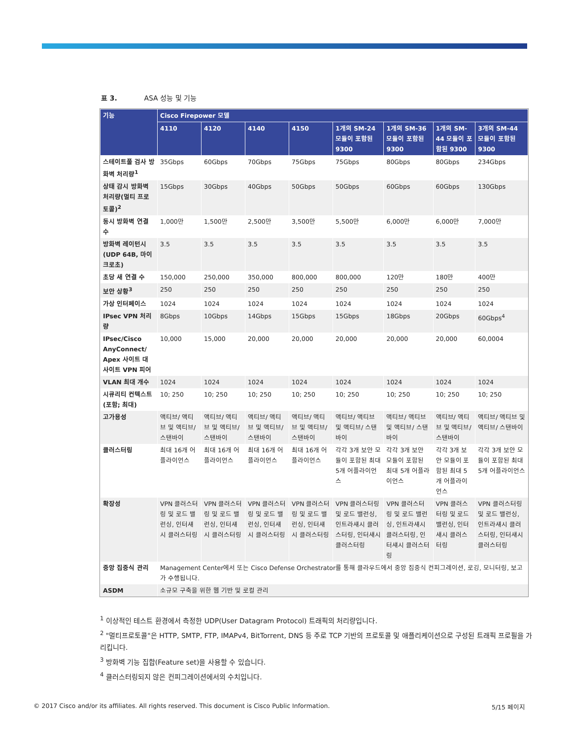표 3. ASA 성능 및 기능
| 기능 | Cisco Firepower 모델 | | | | | | | |
| --- | --- | --- | --- | --- | --- | --- | --- | --- |
| | 4110 | 4120 | 4140 | 4150 | 1개의 SM-24 모듈이 포함된 9300 | 1개의 SM-36 모듈이 포함된 9300 | 1개의 SM-44 모듈이 포함된 9300 | 3개의 SM-44 모듈이 포함된 9300 |
| 스테이트풀 검사 방화벽 처리량<sup>1</sup> | 35Gbps | 60Gbps | 70Gbps | 75Gbps | 75Gbps | 80Gbps | 80Gbps | 234Gbps |
| 상태 감시 방화벽 처리량(멀티 프로토콜)<sup>2</sup> | 15Gbps | 30Gbps | 40Gbps | 50Gbps | 50Gbps | 60Gbps | 60Gbps | 130Gbps |
| 동시 방화벽 연결 수 | 1,000만 | 1,500만 | 2,500만 | 3,500만 | 5,500만 | 6,000만 | 6,000만 | 7,000만 |
| 방화벽 레이턴시 (UDP 64B, 마이크로초) | 3.5 | 3.5 | 3.5 | 3.5 | 3.5 | 3.5 | 3.5 | 3.5 |
| 초당 새 연결 수 | 150,000 | 250,000 | 350,000 | 800,000 | 800,000 | 120만 | 180만 | 400만 |
| 보안 상황<sup>3</sup> | 250 | 250 | 250 | 250 | 250 | 250 | 250 | 250 |
| 가상 인터페이스 | 1024 | 1024 | 1024 | 1024 | 1024 | 1024 | 1024 | 1024 |
| IPsec VPN 처리량 | 8Gbps | 10Gbps | 14Gbps | 15Gbps | 15Gbps | 18Gbps | 20Gbps | 60Gbps<sup>4</sup> |
| IPsec/Cisco AnyConnect/ Apex 사이트 대 사이트 VPN 피어 | 10,000 | 15,000 | 20,000 | 20,000 | 20,000 | 20,000 | 20,000 | 60,0004 |
| VLAN 최대 개수 | 1024 | 1024 | 1024 | 1024 | 1024 | 1024 | 1024 | 1024 |
| 시큐리티 컨텍스트 (포함; 최대) | 10; 250 | 10; 250 | 10; 250 | 10; 250 | 10; 250 | 10; 250 | 10; 250 | 10; 250 |
| 고가용성 | 액티브/ 액티브 및 액티브/ 스탠바이 | 액티브/ 액티브 및 액티브/ 스탠바이 | 액티브/ 액티브 및 액티브/ 스탠바이 | 액티브/ 액티브 및 액티브/ 스탠바이 | 액티브/ 액티브 및 액티브/ 스탠바이 | 액티브/ 액티브 및 액티브/ 스탠바이 | 액티브/ 액티브 및 액티브/ 스탠바이 | 액티브/ 액티브 및 액티브/ 스탠바이 |
| 클러스터링 | 최대 16개 어플라이언스 | 최대 16개 어플라이언스 | 최대 16개 어플라이언스 | 최대 16개 어플라이언스 | 각각 3개 보안 모듈이 포함된 최대 5개 어플라이언스 | 각각 3개 보안 모듈이 포함된 최대 5개 어플라이언스 | 각각 3개 보안 모듈이 포함된 최대 5개 어플라이언스 | 각각 3개 보안 모듈이 포함된 최대 5개 어플라이언스 |
| 확장성 | VPN 클러스터링 및 로드 밸런싱, 인터섀시 클러스터링 | VPN 클러스터링 및 로드 밸런싱, 인터섀시 클러스터링 | VPN 클러스터링 및 로드 밸런싱, 인터섀시 클러스터링 | VPN 클러스터링 및 로드 밸런싱, 인터섀시 클러스터링 | VPN 클러스터링 및 로드 밸런싱, 인트라섀시 클러스터링, 인터섀시 클러스터링 | VPN 클러스터링 및 로드 밸런싱, 인트라섀시 클러스터링, 인터섀시 클러스터링 | VPN 클러스터링 및 로드 밸런싱, 인터섀시 클러스터링 | VPN 클러스터링 및 로드 밸런싱, 인트라섀시 클러스터링, 인터섀시 클러스터링 |
| 중앙 집중식 관리 | Management Center에서 또는 Cisco Defense Orchestrator를 통해 클라우드에서 중앙 집중식 컨피그레이션, 로깅, 모니터링, 보고가 수행됩니다. | | | | | | | |
| ASDM | 소규모 구축을 위한 웹 기반 및 로컬 관리 | | | | | | | |
<sup>1</sup> 이상적인 테스트 환경에서 측정한 UDP(User Datagram Protocol) 트래픽의 처리량입니다.
<sup>2</sup> "멀티프로토콜"은 HTTP, SMTP, FTP, IMAPv4, BitTorrent, DNS 등 주로 TCP 기반의 프로토콜 및 애플리케이션으로 구성된 트래픽 프로필을 가리킵니다.
<sup>3</sup> 방화벽 기능 집합(Feature set)을 사용할 수 있습니다.
<sup>4</sup> 클러스터링되지 않은 컨피그레이션에서의 수치입니다.
© 2017 Cisco and/or its affiliates. All rights reserved. This document is Cisco Public Information. 5/15 페이지